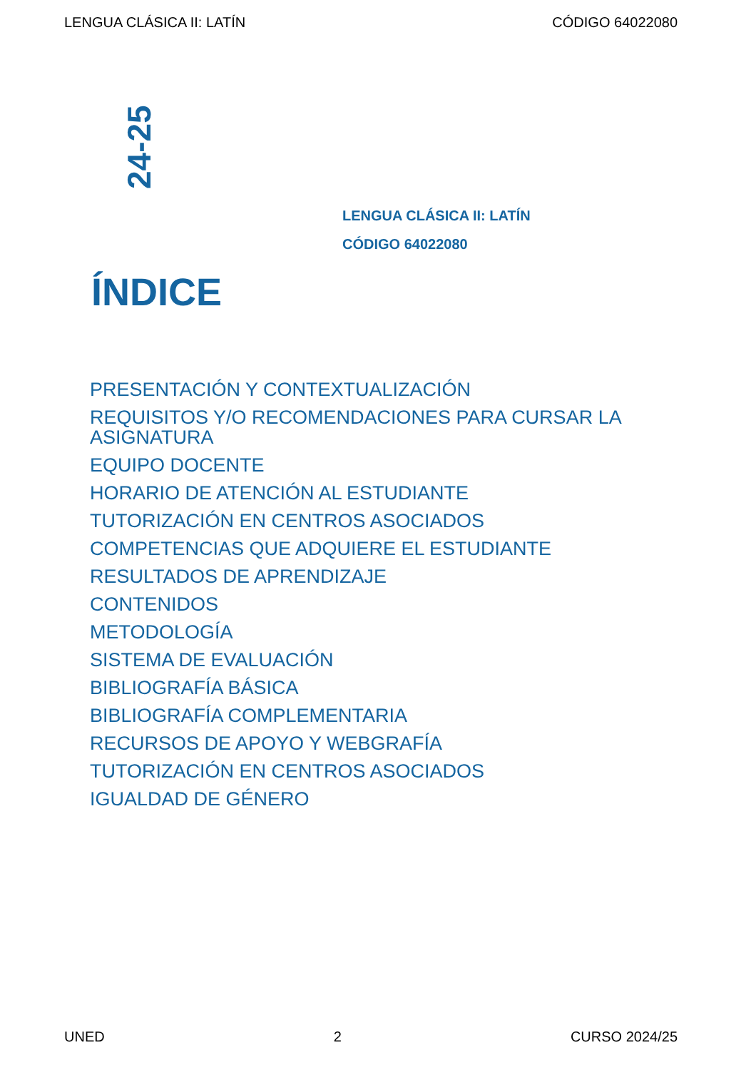LENGUA CLÁSICA II: LATÍN CÓDIGO 64022080
24-25
LENGUA CLÁSICA II: LATÍN
CÓDIGO 64022080
ÍNDICE
PRESENTACIÓN Y CONTEXTUALIZACIÓN
REQUISITOS Y/O RECOMENDACIONES PARA CURSAR LA ASIGNATURA
EQUIPO DOCENTE
HORARIO DE ATENCIÓN AL ESTUDIANTE
TUTORIZACIÓN EN CENTROS ASOCIADOS
COMPETENCIAS QUE ADQUIERE EL ESTUDIANTE
RESULTADOS DE APRENDIZAJE
CONTENIDOS
METODOLOGÍA
SISTEMA DE EVALUACIÓN
BIBLIOGRAFÍA BÁSICA
BIBLIOGRAFÍA COMPLEMENTARIA
RECURSOS DE APOYO Y WEBGRAFÍA
TUTORIZACIÓN EN CENTROS ASOCIADOS
IGUALDAD DE GÉNERO
UNED 2 CURSO 2024/25